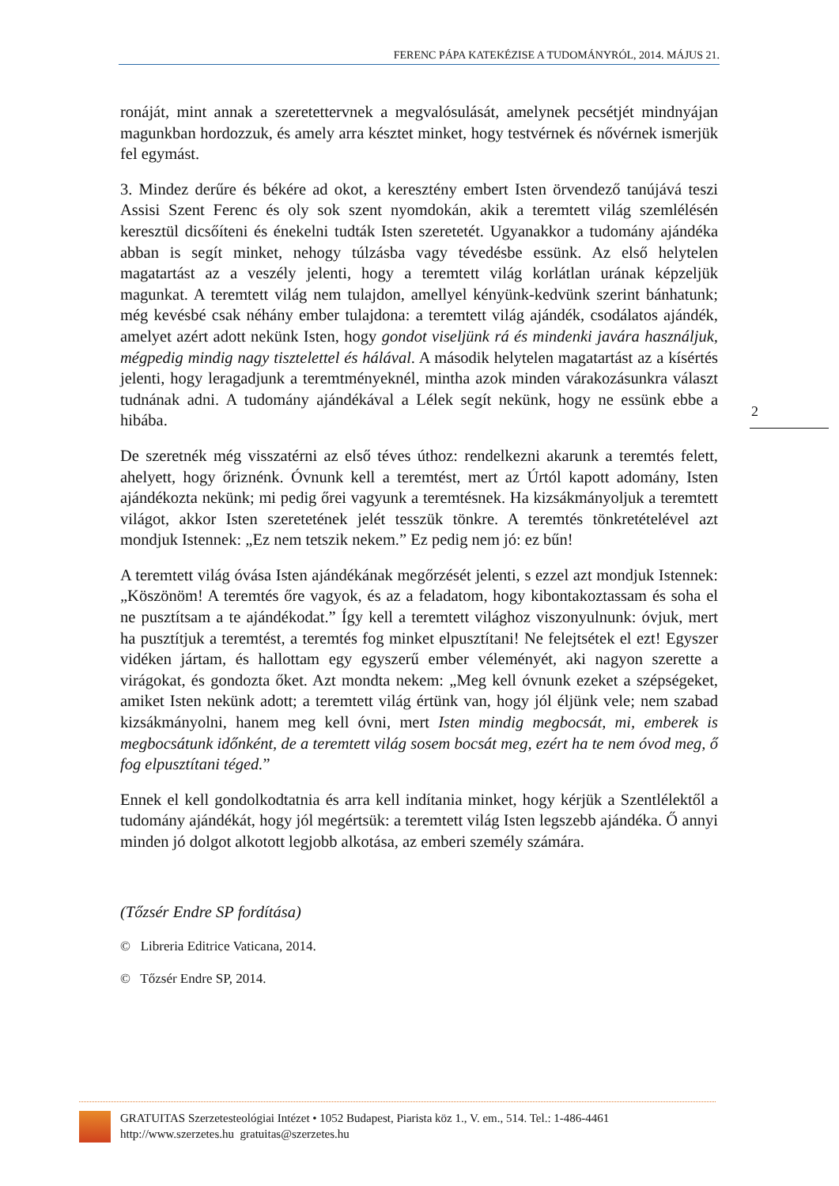FERENC PÁPA KATEKÉZISE A TUDOMÁNYRÓL, 2014. MÁJUS 21.
ronáját, mint annak a szeretettervnek a megvalósulását, amelynek pecsétjét mindnyájan magunkban hordozzuk, és amely arra késztet minket, hogy test­vérnek és nővérnek ismerjük fel egymást.
3. Mindez derűre és békére ad okot, a keresztény embert Isten örvendező tanú­jává teszi Assisi Szent Ferenc és oly sok szent nyomdokán, akik a teremtett világ szemlélésén keresztül dicsőíteni és énekelni tudták Isten szeretetét. Ugyanakkor a tudomány ajándéka abban is segít minket, nehogy túlzásba vagy tévedésbe essünk. Az első helytelen magatartást az a veszély jelenti, hogy a teremtett világ korlátlan urának képzeljük magunkat. A teremtett világ nem tulajdon, amellyel kényünk-kedvünk szerint bánhatunk; még kevésbé csak néhány ember tulajdo­na: a teremtett világ ajándék, csodálatos ajándék, amelyet azért adott nekünk Isten, hogy gondot viseljünk rá és mindenki javára használjuk, mégpedig mindig nagy tisztelettel és hálával. A második helytelen magatartást az a kísértés jelenti, hogy leragadjunk a teremtményeknél, mintha azok minden várakozásunkra választ tudnának adni. A tudomány ajándékával a Lélek segít nekünk, hogy ne essünk ebbe a hibába.
De szeretnék még visszatérni az első téves úthoz: rendelkezni akarunk a terem­tés felett, ahelyett, hogy őriznénk. Óvnunk kell a teremtést, mert az Úrtól kapott adomány, Isten ajándékozta nekünk; mi pedig őrei vagyunk a teremtésnek. Ha kizsákmányoljuk a teremtett világot, akkor Isten szeretetének jelét tesszük tönk­re. A teremtés tönkretételével azt mondjuk Istennek: „Ez nem tetszik nekem.” Ez pedig nem jó: ez bűn!
A teremtett világ óvása Isten ajándékának megőrzését jelenti, s ezzel azt mond­juk Istennek: „Köszönöm! A teremtés őre vagyok, és az a feladatom, hogy ki­bontakoztassam és soha el ne pusztítsam a te ajándékodat.” Így kell a teremtett világhoz viszonyulnunk: óvjuk, mert ha pusztítjuk a teremtést, a teremtés fog minket elpusztítani! Ne felejtsétek el ezt! Egyszer vidéken jártam, és hallottam egy egyszerű ember véleményét, aki nagyon szerette a virágokat, és gondozta őket. Azt mondta nekem: „Meg kell óvnunk ezeket a szépségeket, amiket Isten nekünk adott; a teremtett világ értünk van, hogy jól éljünk vele; nem szabad kizsákmányolni, hanem meg kell óvni, mert Isten mindig megbocsát, mi, emberek is megbocsátunk időnként, de a teremtett világ sosem bocsát meg, ezért ha te nem óvod meg, ő fog elpusztítani téged.”
Ennek el kell gondolkodtatnia és arra kell indítania minket, hogy kérjük a Szentlélektől a tudomány ajándékát, hogy jól megértsük: a teremtett világ Isten legszebb ajándéka. Ő annyi minden jó dolgot alkotott legjobb alkotása, az em­beri személy számára.
(Tőzsér Endre SP fordítása)
© Libreria Editrice Vaticana, 2014.
© Tőzsér Endre SP, 2014.
2
GRATUITAS Szerzetesteológiai Intézet • 1052 Budapest, Piarista köz 1., V. em., 514. Tel.: 1-486-4461
http://www.szerzetes.hu gratuitas@szerzetes.hu